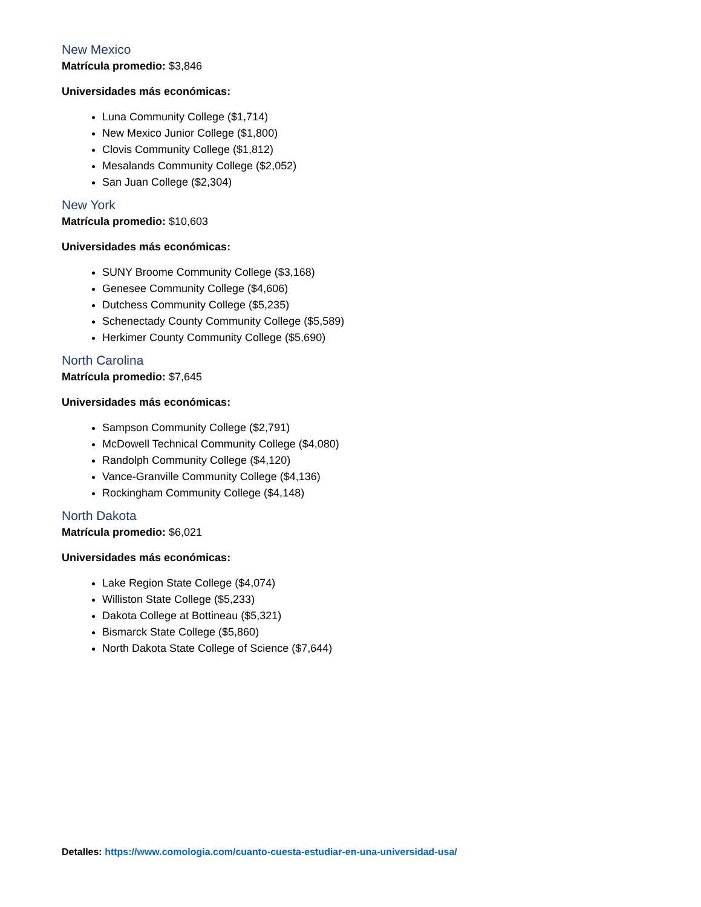New Mexico
Matrícula promedio: $3,846
Universidades más económicas:
Luna Community College ($1,714)
New Mexico Junior College ($1,800)
Clovis Community College ($1,812)
Mesalands Community College ($2,052)
San Juan College ($2,304)
New York
Matrícula promedio: $10,603
Universidades más económicas:
SUNY Broome Community College ($3,168)
Genesee Community College ($4,606)
Dutchess Community College ($5,235)
Schenectady County Community College ($5,589)
Herkimer County Community College ($5,690)
North Carolina
Matrícula promedio: $7,645
Universidades más económicas:
Sampson Community College ($2,791)
McDowell Technical Community College ($4,080)
Randolph Community College ($4,120)
Vance-Granville Community College ($4,136)
Rockingham Community College ($4,148)
North Dakota
Matrícula promedio: $6,021
Universidades más económicas:
Lake Region State College ($4,074)
Williston State College ($5,233)
Dakota College at Bottineau ($5,321)
Bismarck State College ($5,860)
North Dakota State College of Science ($7,644)
Detalles: https://www.comologia.com/cuanto-cuesta-estudiar-en-una-universidad-usa/